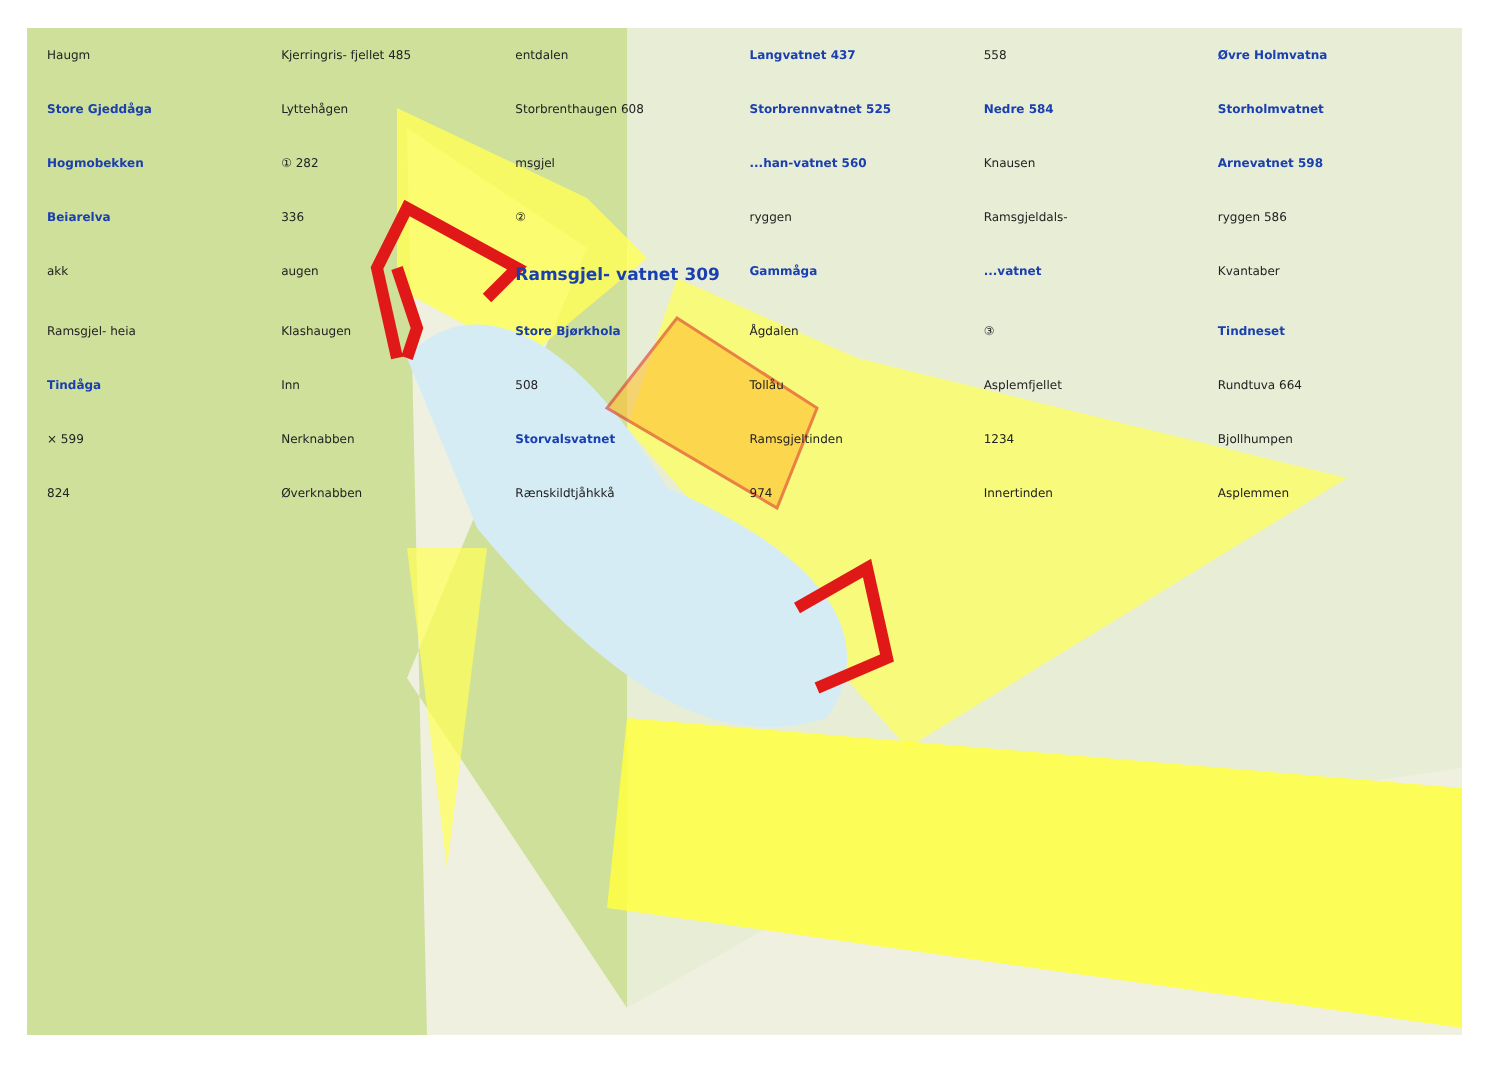Haugm Kjerringris- fjellet 485 entdalen Langvatnet 437 558 Øvre Holmvatna Store Gjeddåga Lyttehågen Storbrenthaugen 608 Storbrennvatnet 525 Nedre 584 Storholmvatnet Hogmobekken ① 282 msgjel...han-vatnet 560 Knausen Arnevatnet 598 Beiarelva 336 ② ryggen Ramsgjeldals- ryggen 586 akk augen Ramsgjel- vatnet 309 Gammåga...vatnet Kvantaber Ramsgjel- heia Klashaugen Store Bjørkhola Ågdalen ③ Tindneset Tindåga Inn 508 Tollåu Asplemfjellet Rundtuva 664 × 599 Nerknabben Storvalsvatnet Ramsgjeltinden 1234 Bjollhumpen 824 Øverknabben Rænskildtjåhkkå 974 Innertinden Asplemmen